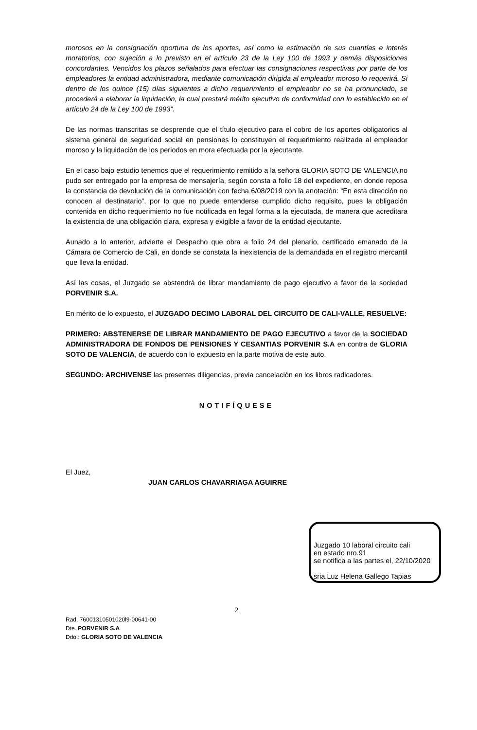morosos en la consignación oportuna de los aportes, así como la estimación de sus cuantías e interés moratorios, con sujeción a lo previsto en el artículo 23 de la Ley 100 de 1993 y demás disposiciones concordantes. Vencidos los plazos señalados para efectuar las consignaciones respectivas por parte de los empleadores la entidad administradora, mediante comunicación dirigida al empleador moroso lo requerirá. Si dentro de los quince (15) días siguientes a dicho requerimiento el empleador no se ha pronunciado, se procederá a elaborar la liquidación, la cual prestará mérito ejecutivo de conformidad con lo establecido en el artículo 24 de la Ley 100 de 1993”.
De las normas transcritas se desprende que el título ejecutivo para el cobro de los aportes obligatorios al sistema general de seguridad social en pensiones lo constituyen el requerimiento realizada al empleador moroso y la liquidación de los periodos en mora efectuada por la ejecutante.
En el caso bajo estudio tenemos que el requerimiento remitido a la señora GLORIA SOTO DE VALENCIA no pudo ser entregado por la empresa de mensajería, según consta a folio 18 del expediente, en donde reposa la constancia de devolución de la comunicación con fecha 6/08/2019 con la anotación: “En esta dirección no conocen al destinatario”, por lo que no puede entenderse cumplido dicho requisito, pues la obligación contenida en dicho requerimiento no fue notificada en legal forma a la ejecutada, de manera que acreditara la existencia de una obligación clara, expresa y exigible a favor de la entidad ejecutante.
Aunado a lo anterior, advierte el Despacho que obra a folio 24 del plenario, certificado emanado de la Cámara de Comercio de Cali, en donde se constata la inexistencia de la demandada en el registro mercantil que lleva la entidad.
Así las cosas, el Juzgado se abstendrá de librar mandamiento de pago ejecutivo a favor de la sociedad PORVENIR S.A.
En mérito de lo expuesto, el JUZGADO DECIMO LABORAL DEL CIRCUITO DE CALI-VALLE, RESUELVE:
PRIMERO: ABSTENERSE DE LIBRAR MANDAMIENTO DE PAGO EJECUTIVO a favor de la SOCIEDAD ADMINISTRADORA DE FONDOS DE PENSIONES Y CESANTIAS PORVENIR S.A en contra de GLORIA SOTO DE VALENCIA, de acuerdo con lo expuesto en la parte motiva de este auto.
SEGUNDO: ARCHIVENSE las presentes diligencias, previa cancelación en los libros radicadores.
NOTIFÍQUESE
El Juez,
JUAN CARLOS CHAVARRIAGA AGUIRRE
Juzgado 10 laboral circuito cali
en estado nro.91
se notifica a las partes el, 22/10/2020
sria.Luz Helena Gallego Tapias
2
Rad. 76001310501020l9-00641-00
Dte. PORVENIR S.A
Ddo.: GLORIA SOTO DE VALENCIA